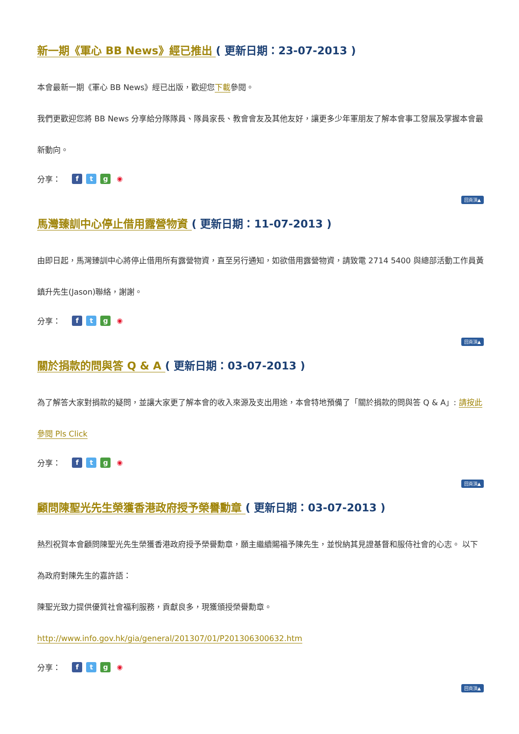新一期《軍心 BB News》經已推出 ( 更新日期：23-07-2013 )
本會最新一期《軍心 BB News》經已出版，歡迎您下載參閱。
我們更歡迎您將 BB News 分享給分隊隊員、隊員家長、教會會友及其他友好，讓更多少年軍朋友了解本會事工發展及掌握本會最新動向。
分享： ftg ◉
回頁頂▲
馬灣臻訓中心停止借用露營物資 ( 更新日期：11-07-2013 )
由即日起，馬灣臻訓中心將停止借用所有露營物資，直至另行通知，如欲借用露營物資，請致電 2714 5400 與總部活動工作員黃鎮升先生(Jason)聯絡，謝謝。
分享： ftg ◉
回頁頂▲
關於捐款的問與答 Q & A ( 更新日期：03-07-2013 )
為了解答大家對捐款的疑問，並讓大家更了解本會的收入來源及支出用途，本會特地預備了「關於捐款的問與答 Q & A」: 請按此參閱 Pls Click
分享： ftg ◉
回頁頂▲
顧問陳聖光先生榮獲香港政府授予榮譽勳章 ( 更新日期：03-07-2013 )
熱烈祝賀本會顧問陳聖光先生榮獲香港政府授予榮譽勳章，願主繼續賜福予陳先生，並悅納其見證基督和服侍社會的心志。 以下為政府對陳先生的嘉許語：
陳聖光致力提供優質社會福利服務，貢獻良多，現獲頒授榮譽勳章。
http://www.info.gov.hk/gia/general/201307/01/P201306300632.htm
分享： ftg ◉
回頁頂▲